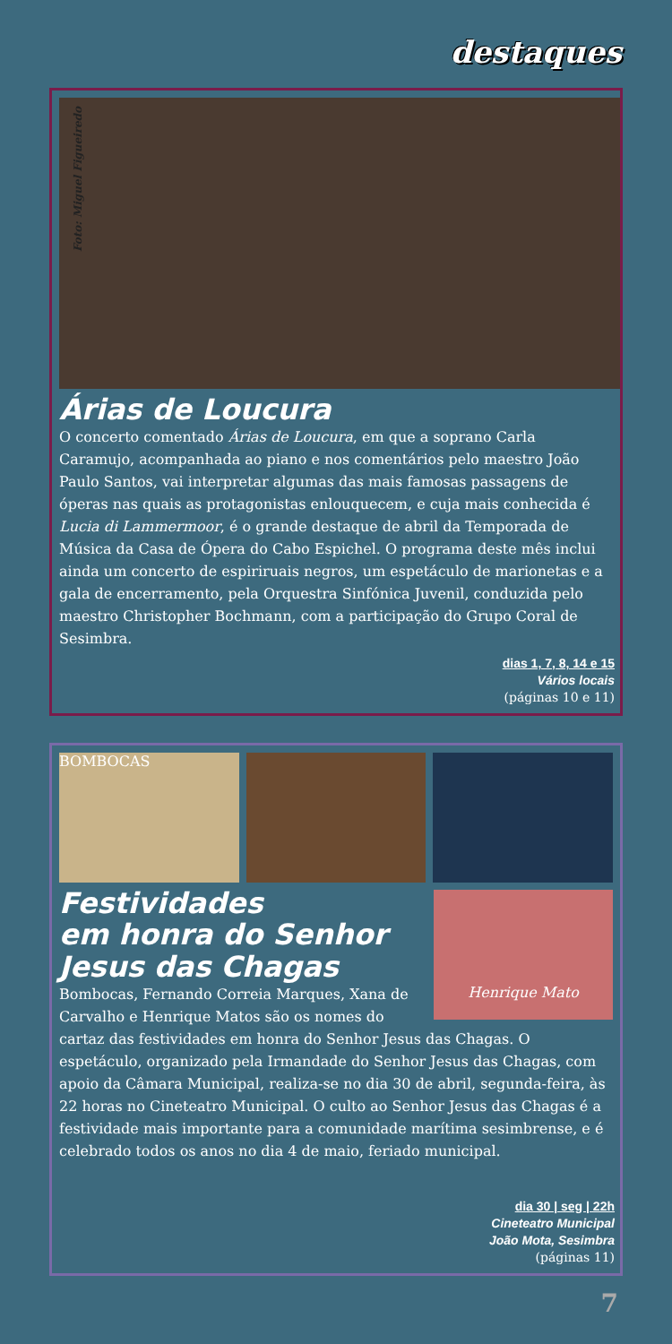destaques
Foto: Miguel Figueiredo
Árias de Loucura
O concerto comentado Árias de Loucura, em que a soprano Carla Caramujo, acompanhada ao piano e nos comentários pelo maestro João Paulo Santos, vai interpretar algumas das mais famosas passagens de óperas nas quais as protagonistas enlouquecem, e cuja mais conhecida é Lucia di Lammermoor, é o grande destaque de abril da Temporada de Música da Casa de Ópera do Cabo Espichel. O programa deste mês inclui ainda um concerto de espiriruais negros, um espetáculo de marionetas e a gala de encerramento, pela Orquestra Sinfónica Juvenil, conduzida pelo maestro Christopher Bochmann, com a participação do Grupo Coral de Sesimbra.
dias 1, 7, 8, 14 e 15
Vários locais
(páginas 10 e 11)
BOMBOCAS
Henrique Mato
Festividades
em honra do Senhor
Jesus das Chagas
Bombocas, Fernando Correia Marques, Xana de Carvalho e Henrique Matos são os nomes do cartaz das festividades em honra do Senhor Jesus das Chagas. O espetáculo, organizado pela Irmandade do Senhor Jesus das Chagas, com apoio da Câmara Municipal, realiza-se no dia 30 de abril, segunda-feira, às 22 horas no Cineteatro Municipal. O culto ao Senhor Jesus das Chagas é a festividade mais importante para a comunidade marítima sesimbrense, e é celebrado todos os anos no dia 4 de maio, feriado municipal.
dia 30 | seg | 22h
Cineteatro Municipal
João Mota, Sesimbra
(páginas 11)
7